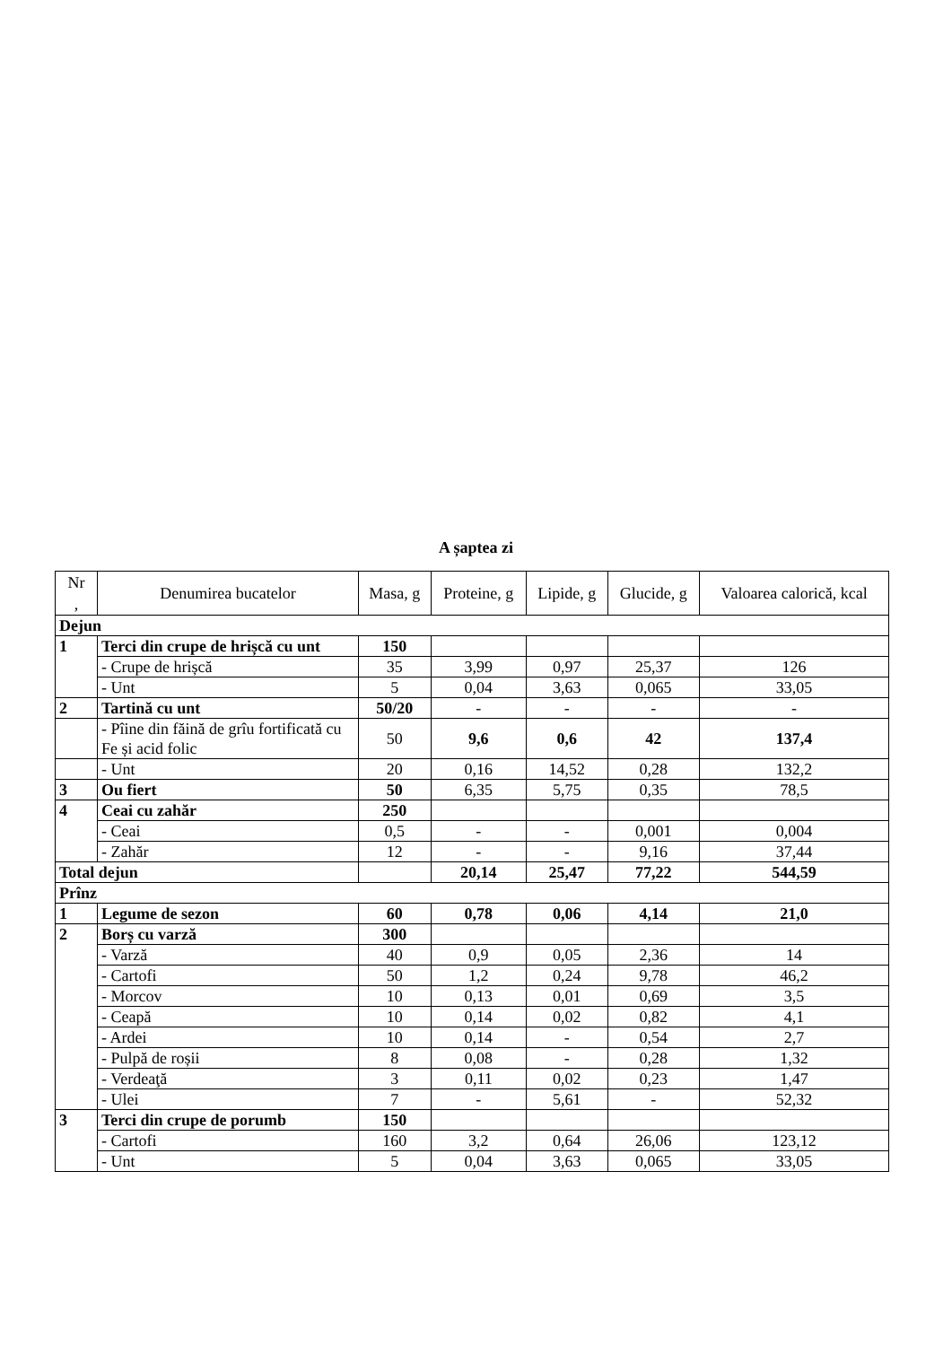A șaptea zi
| Nr , | Denumirea bucatelor | Masa, g | Proteine, g | Lipide, g | Glucide, g | Valoarea calorică, kcal |
| --- | --- | --- | --- | --- | --- | --- |
| Dejun | | | | | | |
| 1 | Terci din crupe de hrișcă cu unt | 150 | | | | |
| | - Crupe de hrișcă | 35 | 3,99 | 0,97 | 25,37 | 126 |
| | - Unt | 5 | 0,04 | 3,63 | 0,065 | 33,05 |
| 2 | Tartină cu unt | 50/20 | - | - | - | - |
| | - Pîine din făină de grîu fortificată cu Fe și acid folic | 50 | 9,6 | 0,6 | 42 | 137,4 |
| | - Unt | 20 | 0,16 | 14,52 | 0,28 | 132,2 |
| 3 | Ou fiert | 50 | 6,35 | 5,75 | 0,35 | 78,5 |
| 4 | Ceai cu zahăr | 250 | | | | |
| | - Ceai | 0,5 | - | - | 0,001 | 0,004 |
| | - Zahăr | 12 | - | - | 9,16 | 37,44 |
| Total dejun | | | 20,14 | 25,47 | 77,22 | 544,59 |
| Prînz | | | | | | |
| 1 | Legume de sezon | 60 | 0,78 | 0,06 | 4,14 | 21,0 |
| 2 | Borș cu varză | 300 | | | | |
| | - Varză | 40 | 0,9 | 0,05 | 2,36 | 14 |
| | - Cartofi | 50 | 1,2 | 0,24 | 9,78 | 46,2 |
| | - Morcov | 10 | 0,13 | 0,01 | 0,69 | 3,5 |
| | - Ceapă | 10 | 0,14 | 0,02 | 0,82 | 4,1 |
| | - Ardei | 10 | 0,14 | - | 0,54 | 2,7 |
| | - Pulpă de roșii | 8 | 0,08 | - | 0,28 | 1,32 |
| | - Verdeaţă | 3 | 0,11 | 0,02 | 0,23 | 1,47 |
| | - Ulei | 7 | - | 5,61 | - | 52,32 |
| 3 | Terci din crupe de porumb | 150 | | | | |
| | - Cartofi | 160 | 3,2 | 0,64 | 26,06 | 123,12 |
| | - Unt | 5 | 0,04 | 3,63 | 0,065 | 33,05 |